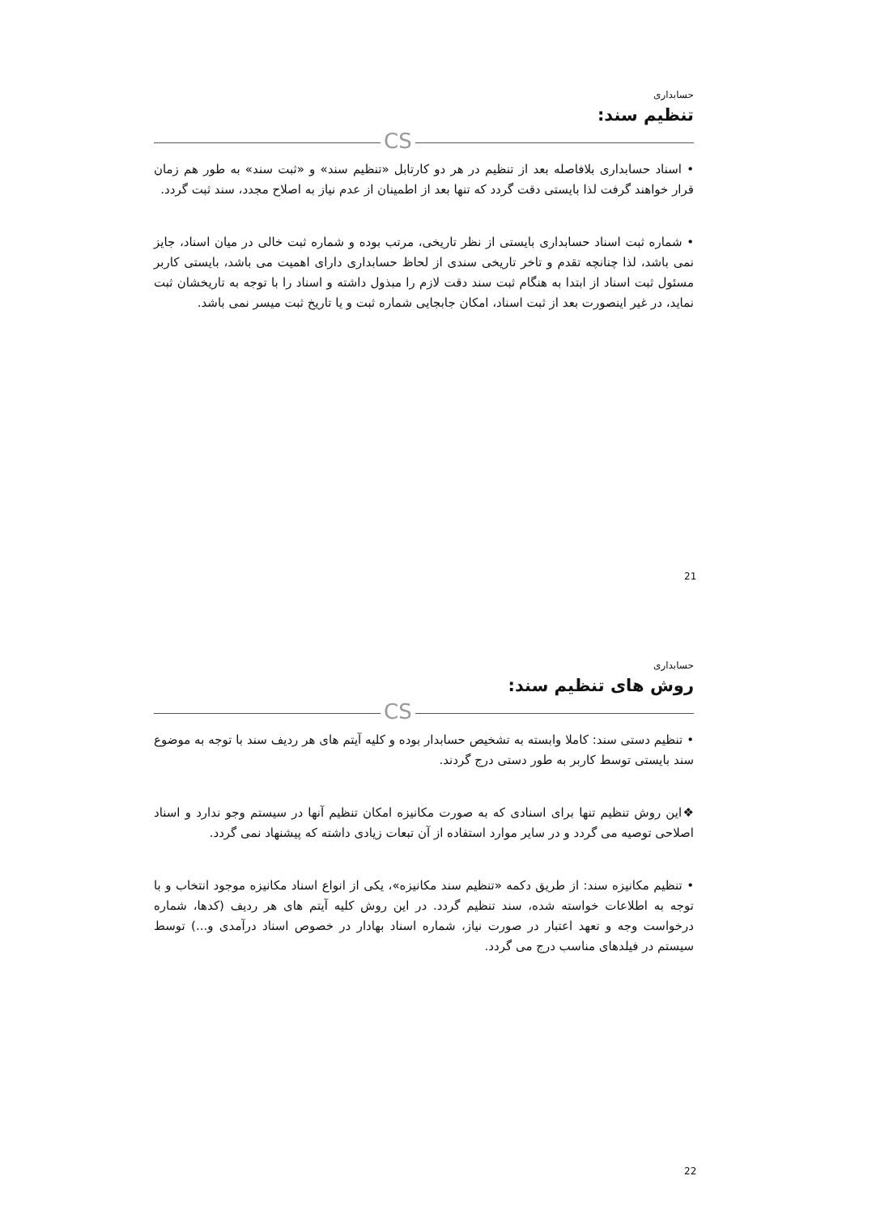حسابداری
تنظیم سند:
CS
• اسناد حسابداری بلافاصله بعد از تنظیم در هر دو کارتابل «تنظیم سند» و «ثبت سند» به طور هم زمان قرار خواهند گرفت لذا بایستی دقت گردد که تنها بعد از اطمینان از عدم نیاز به اصلاح مجدد، سند ثبت گردد.
• شماره ثبت اسناد حسابداری بایستی از نظر تاریخی، مرتب بوده و شماره ثبت خالی در میان اسناد، جایز نمی باشد، لذا چنانچه تقدم و تاخر تاریخی سندی از لحاظ حسابداری دارای اهمیت می باشد، بایستی کاربر مسئول ثبت اسناد از ابتدا به هنگام ثبت سند دقت لازم را مبذول داشته و اسناد را با توجه به تاریخشان ثبت نماید، در غیر اینصورت بعد از ثبت اسناد، امکان جابجایی شماره ثبت و یا تاریخ ثبت میسر نمی باشد.
21
حسابداری
روش های تنظیم سند:
CS
• تنظیم دستی سند: کاملا وابسته به تشخیص حسابدار بوده و کلیه آیتم های هر ردیف سند با توجه به موضوع سند بایستی توسط کاربر به طور دستی درج گردند.
❖این روش تنظیم تنها برای اسنادی که به صورت مکانیزه امکان تنظیم آنها در سیستم وجو ندارد و اسناد اصلاحی توصیه می گردد و در سایر موارد استفاده از آن تبعات زیادی داشته که پیشنهاد نمی گردد.
• تنظیم مکانیزه سند: از طریق دکمه «تنظیم سند مکانیزه»، یکی از انواع اسناد مکانیزه موجود انتخاب و با توجه به اطلاعات خواسته شده، سند تنظیم گردد. در این روش کلیه آیتم های هر ردیف (کدها، شماره درخواست وجه و تعهد اعتبار در صورت نیاز، شماره اسناد بهادار در خصوص اسناد درآمدی و...) توسط سیستم در فیلدهای مناسب درج می گردد.
22